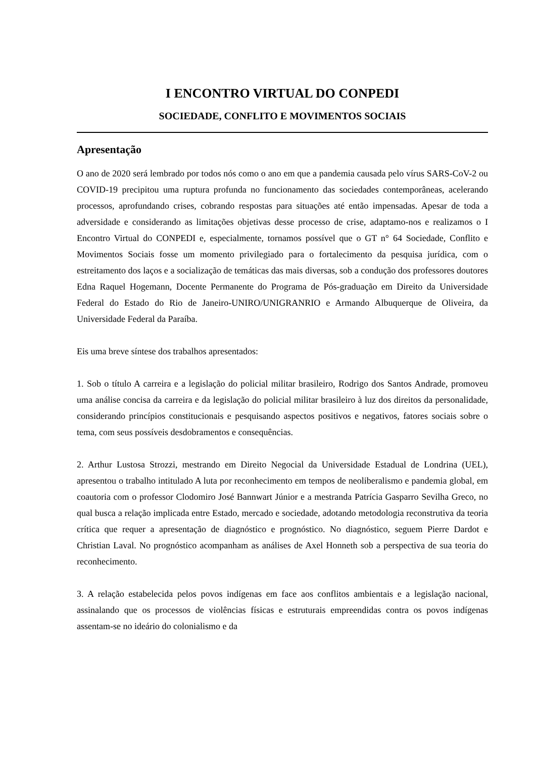I ENCONTRO VIRTUAL DO CONPEDI
SOCIEDADE, CONFLITO E MOVIMENTOS SOCIAIS
Apresentação
O ano de 2020 será lembrado por todos nós como o ano em que a pandemia causada pelo vírus SARS-CoV-2 ou COVID-19 precipitou uma ruptura profunda no funcionamento das sociedades contemporâneas, acelerando processos, aprofundando crises, cobrando respostas para situações até então impensadas. Apesar de toda a adversidade e considerando as limitações objetivas desse processo de crise, adaptamo-nos e realizamos o I Encontro Virtual do CONPEDI e, especialmente, tornamos possível que o GT n° 64 Sociedade, Conflito e Movimentos Sociais fosse um momento privilegiado para o fortalecimento da pesquisa jurídica, com o estreitamento dos laços e a socialização de temáticas das mais diversas, sob a condução dos professores doutores Edna Raquel Hogemann, Docente Permanente do Programa de Pós-graduação em Direito da Universidade Federal do Estado do Rio de Janeiro-UNIRO/UNIGRANRIO e Armando Albuquerque de Oliveira, da Universidade Federal da Paraíba.
Eis uma breve síntese dos trabalhos apresentados:
1. Sob o título A carreira e a legislação do policial militar brasileiro, Rodrigo dos Santos Andrade, promoveu uma análise concisa da carreira e da legislação do policial militar brasileiro à luz dos direitos da personalidade, considerando princípios constitucionais e pesquisando aspectos positivos e negativos, fatores sociais sobre o tema, com seus possíveis desdobramentos e consequências.
2. Arthur Lustosa Strozzi, mestrando em Direito Negocial da Universidade Estadual de Londrina (UEL), apresentou o trabalho intitulado A luta por reconhecimento em tempos de neoliberalismo e pandemia global, em coautoria com o professor Clodomiro José Bannwart Júnior e a mestranda Patrícia Gasparro Sevilha Greco, no qual busca a relação implicada entre Estado, mercado e sociedade, adotando metodologia reconstrutiva da teoria crítica que requer a apresentação de diagnóstico e prognóstico. No diagnóstico, seguem Pierre Dardot e Christian Laval. No prognóstico acompanham as análises de Axel Honneth sob a perspectiva de sua teoria do reconhecimento.
3. A relação estabelecida pelos povos indígenas em face aos conflitos ambientais e a legislação nacional, assinalando que os processos de violências físicas e estruturais empreendidas contra os povos indígenas assentam-se no ideário do colonialismo e da